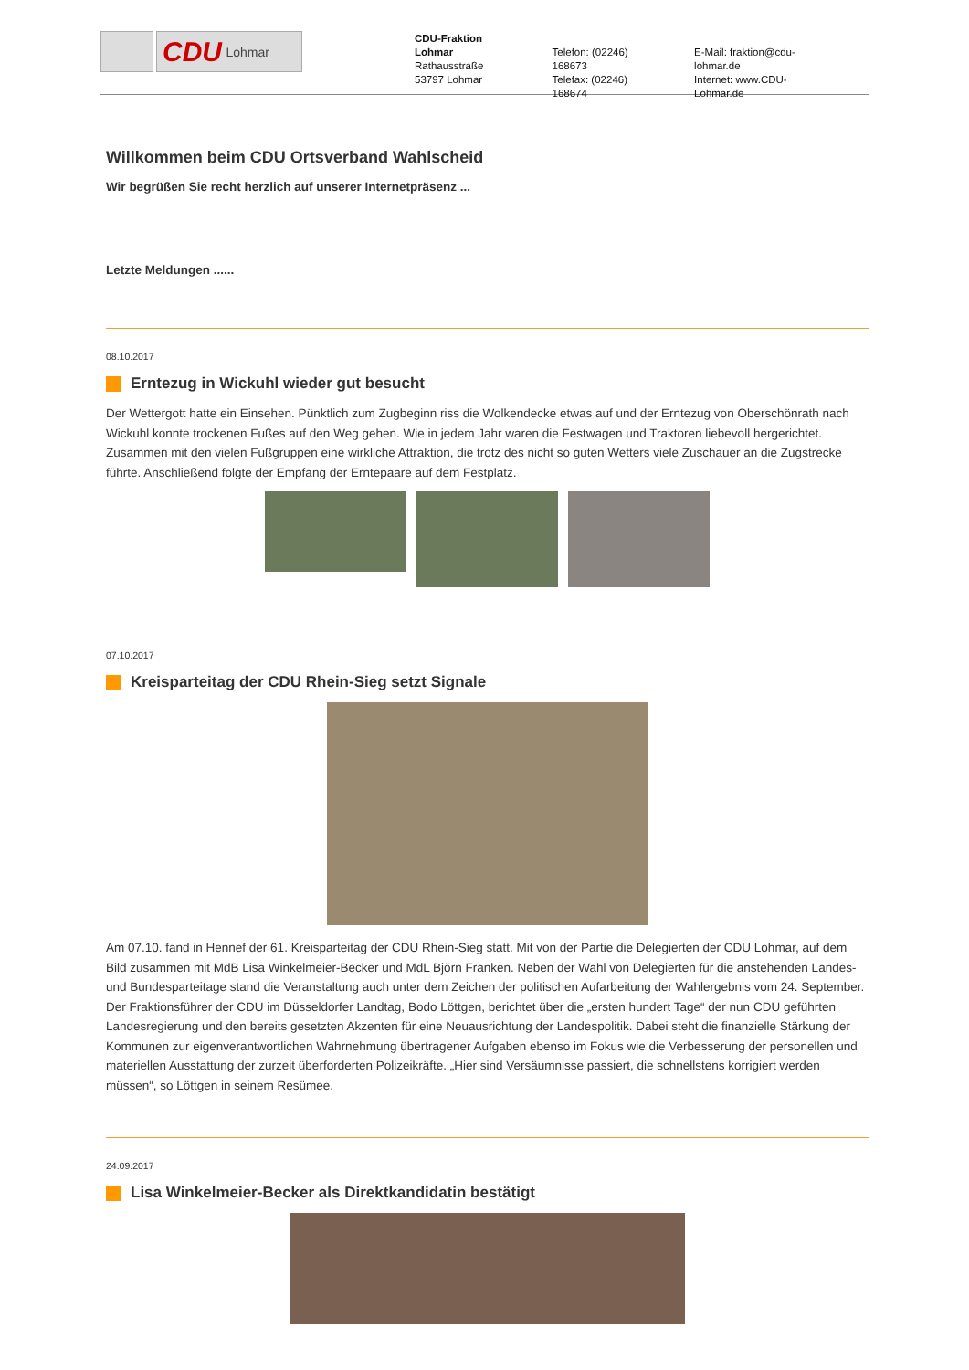CDU Lohmar
CDU-Fraktion Lohmar
Rathausstraße
53797 Lohmar
Telefon: (02246) 168673
Telefax: (02246) 168674
E-Mail: fraktion@cdu-lohmar.de
Internet: www.CDU-Lohmar.de
Willkommen beim CDU Ortsverband Wahlscheid
Wir begrüßen Sie recht herzlich auf unserer Internetpräsenz ...
Letzte Meldungen ......
08.10.2017
Erntezug in Wickuhl wieder gut besucht
Der Wettergott hatte ein Einsehen. Pünktlich zum Zugbeginn riss die Wolkendecke etwas auf und der Erntezug von Oberschönrath nach Wickuhl konnte trockenen Fußes auf den Weg gehen. Wie in jedem Jahr waren die Festwagen und Traktoren liebevoll hergerichtet. Zusammen mit den vielen Fußgruppen eine wirkliche Attraktion, die trotz des nicht so guten Wetters viele Zuschauer an die Zugstrecke führte. Anschließend folgte der Empfang der Erntepaare auf dem Festplatz.
07.10.2017
Kreisparteitag der CDU Rhein-Sieg setzt Signale
Am 07.10. fand in Hennef der 61. Kreisparteitag der CDU Rhein-Sieg statt. Mit von der Partie die Delegierten der CDU Lohmar, auf dem Bild zusammen mit MdB Lisa Winkelmeier-Becker und MdL Björn Franken. Neben der Wahl von Delegierten für die anstehenden Landes- und Bundesparteitage stand die Veranstaltung auch unter dem Zeichen der politischen Aufarbeitung der Wahlergebnis vom 24. September. Der Fraktionsführer der CDU im Düsseldorfer Landtag, Bodo Löttgen, berichtet über die „ersten hundert Tage“ der nun CDU geführten Landesregierung und den bereits gesetzten Akzenten für eine Neuausrichtung der Landespolitik. Dabei steht die finanzielle Stärkung der Kommunen zur eigenverantwortlichen Wahrnehmung übertragener Aufgaben ebenso im Fokus wie die Verbesserung der personellen und materiellen Ausstattung der zurzeit überforderten Polizeikräfte. „Hier sind Versäumnisse passiert, die schnellstens korrigiert werden müssen“, so Löttgen in seinem Resümee.
24.09.2017
Lisa Winkelmeier-Becker als Direktkandidatin bestätigt